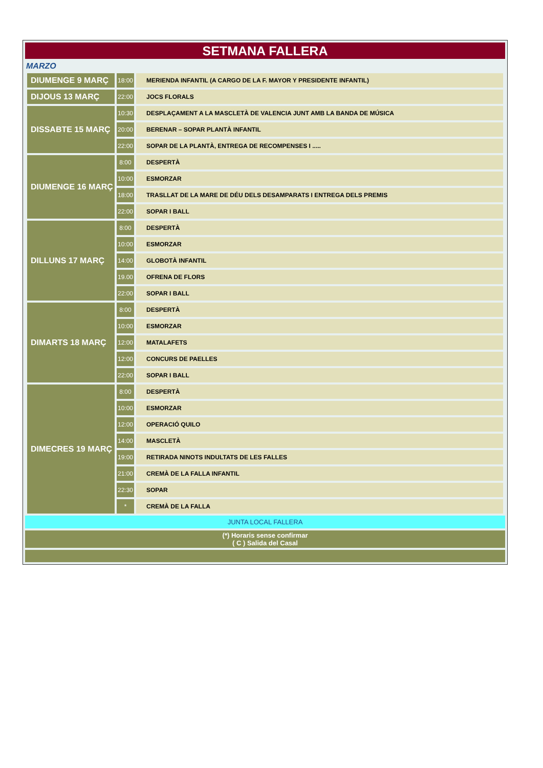SETMANA FALLERA
MARZO
| DIUMENGE 9 MARÇ | 18:00 | MERIENDA INFANTIL (A CARGO DE LA F. MAYOR Y PRESIDENTE INFANTIL) |
| DIJOUS 13 MARÇ | 22:00 | JOCS FLORALS |
| DISSABTE 15 MARÇ | 10:30 | DESPLAÇAMENT A LA MASCLETÀ DE VALENCIA JUNT AMB LA BANDA DE MÚSICA |
| | 20:00 | BERENAR – SOPAR PLANTÀ INFANTIL |
| | 22:00 | SOPAR DE LA PLANTÀ, ENTREGA DE RECOMPENSES I ..... |
| DIUMENGE 16 MARÇ | 8:00 | DESPERTÀ |
| | 10:00 | ESMORZAR |
| | 18:00 | TRASLLAT DE LA MARE DE DÉU DELS DESAMPARATS I ENTREGA DELS PREMIS |
| | 22:00 | SOPAR I BALL |
| DILLUNS 17 MARÇ | 8:00 | DESPERTÀ |
| | 10:00 | ESMORZAR |
| | 14:00 | GLOBOTÀ INFANTIL |
| | 19.00 | OFRENA DE FLORS |
| | 22:00 | SOPAR I BALL |
| DIMARTS 18 MARÇ | 8:00 | DESPERTÀ |
| | 10:00 | ESMORZAR |
| | 12:00 | MATALAFETS |
| | 12:00 | CONCURS DE PAELLES |
| | 22:00 | SOPAR I BALL |
| DIMECRES 19 MARÇ | 8:00 | DESPERTÀ |
| | 10:00 | ESMORZAR |
| | 12:00 | OPERACIÓ QUILO |
| | 14:00 | MASCLETÀ |
| | 19:00 | RETIRADA NINOTS INDULTATS DE LES FALLES |
| | 21:00 | CREMÀ DE LA FALLA INFANTIL |
| | 22:30 | SOPAR |
| | * | CREMÀ DE LA FALLA |
JUNTA LOCAL FALLERA
(*) Horaris sense confirmar
( C ) Salida del Casal